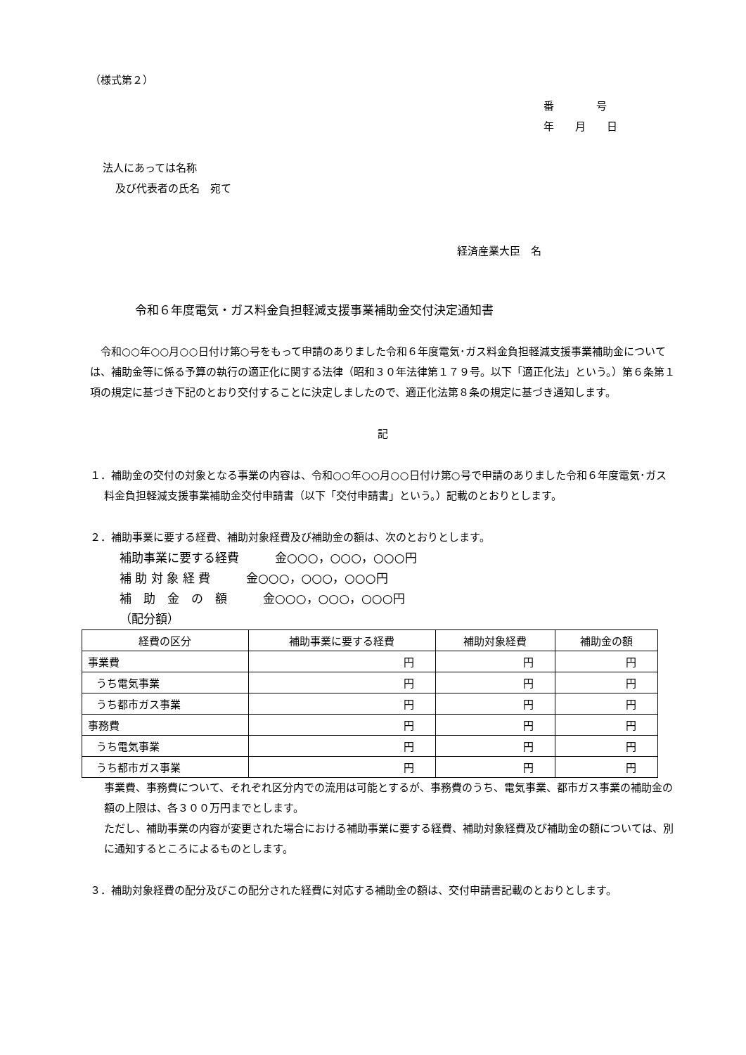（様式第２）
番　　　　号
年　　月　　日
法人にあっては名称
及び代表者の氏名　宛て
経済産業大臣　名
令和６年度電気・ガス料金負担軽減支援事業補助金交付決定通知書
　令和○○年○○月○○日付け第○号をもって申請のありました令和６年度電気･ガス料金負担軽減支援事業補助金については、補助金等に係る予算の執行の適正化に関する法律（昭和３０年法律第１７９号。以下「適正化法」という。）第６条第１項の規定に基づき下記のとおり交付することに決定しましたので、適正化法第８条の規定に基づき通知します。
記
１．補助金の交付の対象となる事業の内容は、令和○○年○○月○○日付け第○号で申請のありました令和６年度電気･ガス料金負担軽減支援事業補助金交付申請書（以下「交付申請書」という。）記載のとおりとします。
２．補助事業に要する経費、補助対象経費及び補助金の額は、次のとおりとします。
補助事業に要する経費　　　金○○○，○○○，○○○円
補 助 対 象 経 費　　　金○○○，○○○，○○○円
補　助　金　の　額　　　金○○○，○○○，○○○円
（配分額）
| 経費の区分 | 補助事業に要する経費 | 補助対象経費 | 補助金の額 |
| --- | --- | --- | --- |
| 事業費 | 円 | 円 | 円 |
| うち電気事業 | 円 | 円 | 円 |
| うち都市ガス事業 | 円 | 円 | 円 |
| 事務費 | 円 | 円 | 円 |
| うち電気事業 | 円 | 円 | 円 |
| うち都市ガス事業 | 円 | 円 | 円 |
事業費、事務費について、それぞれ区分内での流用は可能とするが、事務費のうち、電気事業、都市ガス事業の補助金の額の上限は、各３００万円までとします。
ただし、補助事業の内容が変更された場合における補助事業に要する経費、補助対象経費及び補助金の額については、別に通知するところによるものとします。
３．補助対象経費の配分及びこの配分された経費に対応する補助金の額は、交付申請書記載のとおりとします。